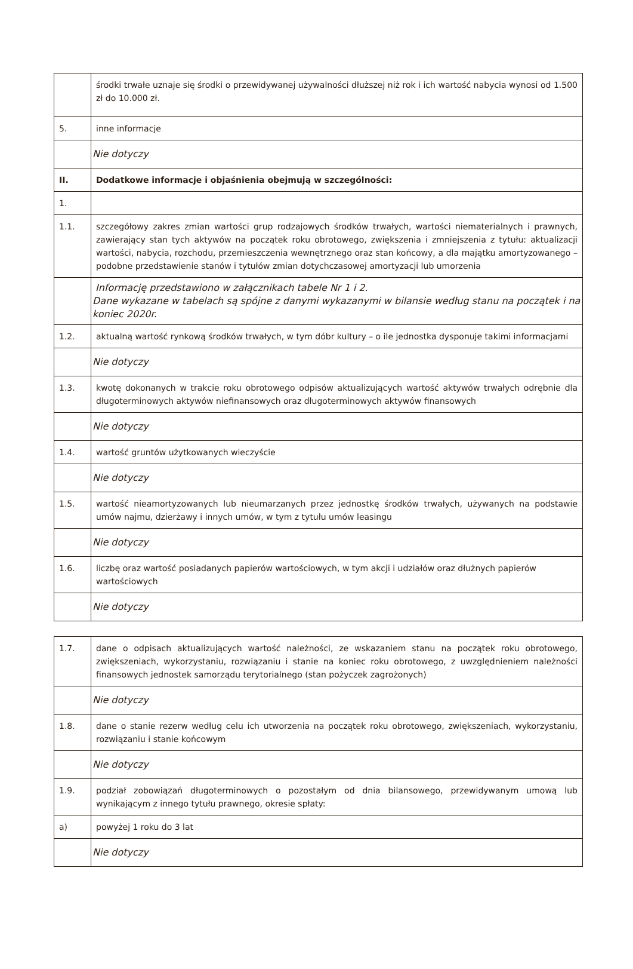| | środki trwałe uznaje się środki o przewidywanej używalności dłuższej niż rok i ich wartość nabycia wynosi od 1.500 zł do 10.000 zł. |
| 5. | inne informacje |
| | Nie dotyczy |
| II. | Dodatkowe informacje i objaśnienia obejmują w szczególności: |
| 1. | |
| 1.1. | szczegółowy zakres zmian wartości grup rodzajowych środków trwałych, wartości niematerialnych i prawnych, zawierający stan tych aktywów na początek roku obrotowego, zwiększenia i zmniejszenia z tytułu: aktualizacji wartości, nabycia, rozchodu, przemieszczenia wewnętrznego oraz stan końcowy, a dla majątku amortyzowanego – podobne przedstawienie stanów i tytułów zmian dotychczasowej amortyzacji lub umorzenia |
| | Informację przedstawiono w załącznikach tabele Nr 1 i 2. Dane wykazane w tabelach są spójne z danymi wykazanymi w bilansie według stanu na początek i na koniec 2020r. |
| 1.2. | aktualną wartość rynkową środków trwałych, w tym dóbr kultury – o ile jednostka dysponuje takimi informacjami |
| | Nie dotyczy |
| 1.3. | kwotę dokonanych w trakcie roku obrotowego odpisów aktualizujących wartość aktywów trwałych odrębnie dla długoterminowych aktywów niefinansowych oraz długoterminowych aktywów finansowych |
| | Nie dotyczy |
| 1.4. | wartość gruntów użytkowanych wieczyście |
| | Nie dotyczy |
| 1.5. | wartość nieamortyzowanych lub nieumarzanych przez jednostkę środków trwałych, używanych na podstawie umów najmu, dzierżawy i innych umów, w tym z tytułu umów leasingu |
| | Nie dotyczy |
| 1.6. | liczbę oraz wartość posiadanych papierów wartościowych, w tym akcji i udziałów oraz dłużnych papierów wartościowych |
| | Nie dotyczy |
| 1.7. | dane o odpisach aktualizujących wartość należności, ze wskazaniem stanu na początek roku obrotowego, zwiększeniach, wykorzystaniu, rozwiązaniu i stanie na koniec roku obrotowego, z uwzględnieniem należności finansowych jednostek samorządu terytorialnego (stan pożyczek zagrożonych) |
| | Nie dotyczy |
| 1.8. | dane o stanie rezerw według celu ich utworzenia na początek roku obrotowego, zwiększeniach, wykorzystaniu, rozwiązaniu i stanie końcowym |
| | Nie dotyczy |
| 1.9. | podział zobowiązań długoterminowych o pozostałym od dnia bilansowego, przewidywanym umową lub wynikającym z innego tytułu prawnego, okresie spłaty: |
| a) | powyżej 1 roku do 3 lat |
| | Nie dotyczy |